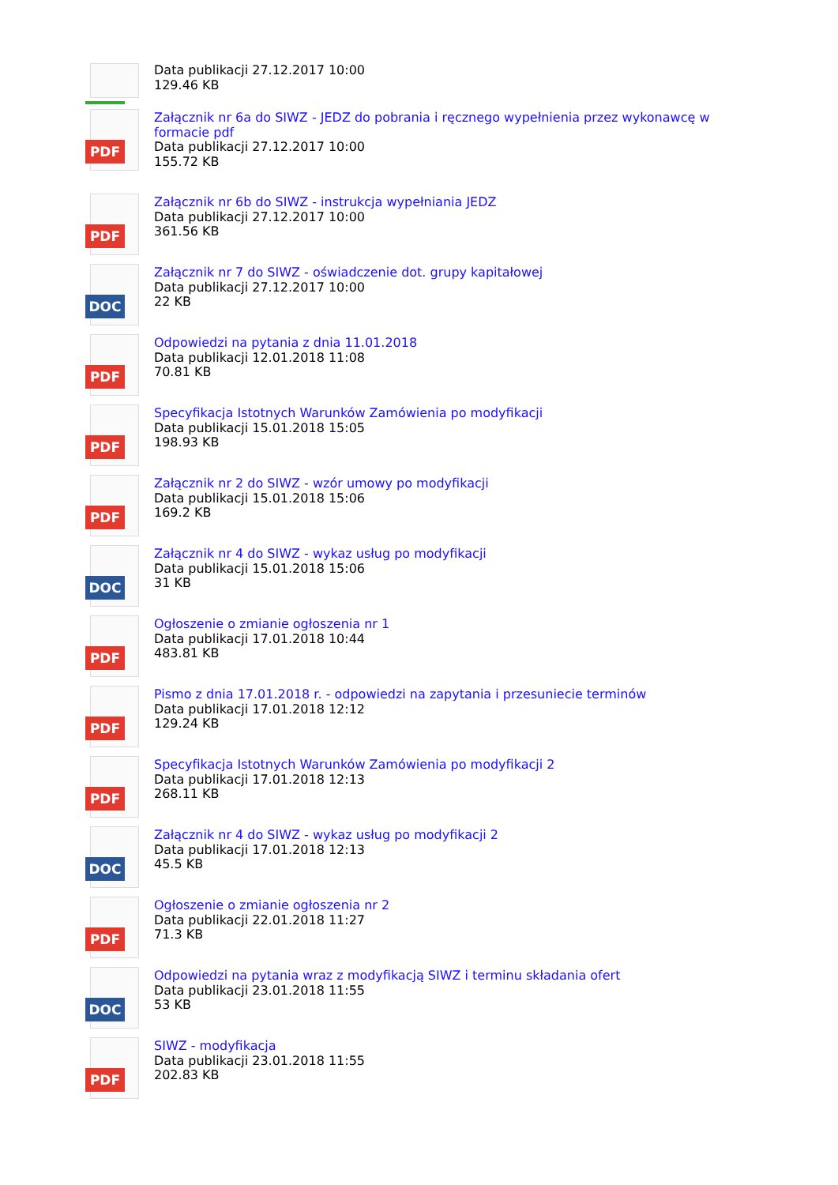Data publikacji 27.12.2017 10:00
129.46 KB
PDF
Załącznik nr 6a do SIWZ - JEDZ do pobrania i ręcznego wypełnienia przez wykonawcę w
formacie pdf
Data publikacji 27.12.2017 10:00
155.72 KB
PDF
Załącznik nr 6b do SIWZ - instrukcja wypełniania JEDZ
Data publikacji 27.12.2017 10:00
361.56 KB
DOC
Załącznik nr 7 do SIWZ - oświadczenie dot. grupy kapitałowej
Data publikacji 27.12.2017 10:00
22 KB
PDF
Odpowiedzi na pytania z dnia 11.01.2018
Data publikacji 12.01.2018 11:08
70.81 KB
PDF
Specyfikacja Istotnych Warunków Zamówienia po modyfikacji
Data publikacji 15.01.2018 15:05
198.93 KB
PDF
Załącznik nr 2 do SIWZ - wzór umowy po modyfikacji
Data publikacji 15.01.2018 15:06
169.2 KB
DOC
Załącznik nr 4 do SIWZ - wykaz usług po modyfikacji
Data publikacji 15.01.2018 15:06
31 KB
PDF
Ogłoszenie o zmianie ogłoszenia nr 1
Data publikacji 17.01.2018 10:44
483.81 KB
PDF
Pismo z dnia 17.01.2018 r. - odpowiedzi na zapytania i przesuniecie terminów
Data publikacji 17.01.2018 12:12
129.24 KB
PDF
Specyfikacja Istotnych Warunków Zamówienia po modyfikacji 2
Data publikacji 17.01.2018 12:13
268.11 KB
DOC
Załącznik nr 4 do SIWZ - wykaz usług po modyfikacji 2
Data publikacji 17.01.2018 12:13
45.5 KB
PDF
Ogłoszenie o zmianie ogłoszenia nr 2
Data publikacji 22.01.2018 11:27
71.3 KB
DOC
Odpowiedzi na pytania wraz z modyfikacją SIWZ i terminu składania ofert
Data publikacji 23.01.2018 11:55
53 KB
PDF
SIWZ - modyfikacja
Data publikacji 23.01.2018 11:55
202.83 KB